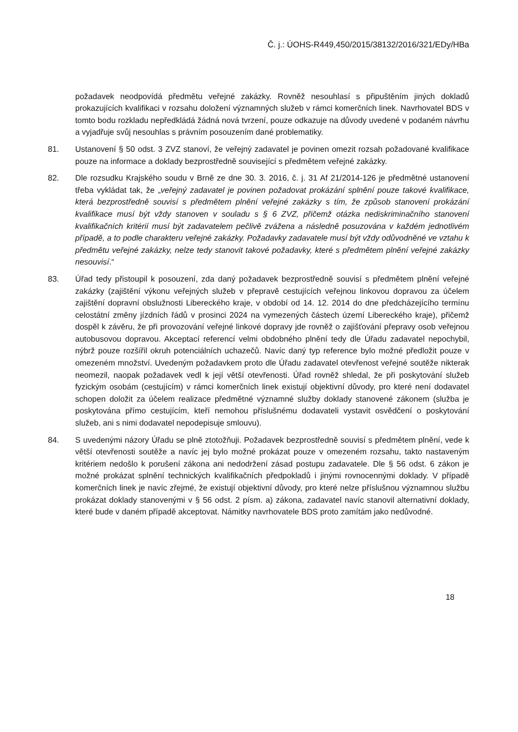Č. j.: ÚOHS-R449,450/2015/38132/2016/321/EDy/HBa
požadavek neodpovídá předmětu veřejné zakázky. Rovněž nesouhlasí s připuštěním jiných dokladů prokazujících kvalifikaci v rozsahu doložení významných služeb v rámci komerčních linek. Navrhovatel BDS v tomto bodu rozkladu nepředkládá žádná nová tvrzení, pouze odkazuje na důvody uvedené v podaném návrhu a vyjadřuje svůj nesouhlas s právním posouzením dané problematiky.
81. Ustanovení § 50 odst. 3 ZVZ stanoví, že veřejný zadavatel je povinen omezit rozsah požadované kvalifikace pouze na informace a doklady bezprostředně související s předmětem veřejné zakázky.
82. Dle rozsudku Krajského soudu v Brně ze dne 30. 3. 2016, č. j. 31 Af 21/2014-126 je předmětné ustanovení třeba vykládat tak, že „veřejný zadavatel je povinen požadovat prokázání splnění pouze takové kvalifikace, která bezprostředně souvisí s předmětem plnění veřejné zakázky s tím, že způsob stanovení prokázání kvalifikace musí být vždy stanoven v souladu s § 6 ZVZ, přičemž otázka nediskriminačního stanovení kvalifikačních kritérií musí být zadavatelem pečlivě zvážena a následně posuzována v každém jednotlivém případě, a to podle charakteru veřejné zakázky. Požadavky zadavatele musí být vždy odůvodněné ve vztahu k předmětu veřejné zakázky, nelze tedy stanovit takové požadavky, které s předmětem plnění veřejné zakázky nesouvisí.“
83. Úřad tedy přistoupil k posouzení, zda daný požadavek bezprostředně souvisí s předmětem plnění veřejné zakázky (zajištění výkonu veřejných služeb v přepravě cestujících veřejnou linkovou dopravou za účelem zajištění dopravní obslužnosti Libereckého kraje, v období od 14. 12. 2014 do dne předcházejícího termínu celostátní změny jízdních řádů v prosinci 2024 na vymezených částech území Libereckého kraje), přičemž dospěl k závěru, že při provozování veřejné linkové dopravy jde rovněž o zajišťování přepravy osob veřejnou autobusovou dopravou. Akceptací referencí velmi obdobného plnění tedy dle Úřadu zadavatel nepochybil, nýbrž pouze rozšířil okruh potenciálních uchazečů. Navíc daný typ reference bylo možné předložit pouze v omezeném množství. Uvedeným požadavkem proto dle Úřadu zadavatel otevřenost veřejné soutěže nikterak neomezil, naopak požadavek vedl k její větší otevřenosti. Úřad rovněž shledal, že při poskytování služeb fyzickým osobám (cestujícím) v rámci komerčních linek existují objektivní důvody, pro které není dodavatel schopen doložit za účelem realizace předmětné významné služby doklady stanovené zákonem (služba je poskytována přímo cestujícím, kteří nemohou příslušnému dodavateli vystavit osvědčení o poskytování služeb, ani s nimi dodavatel nepodepisuje smlouvu).
84. S uvedenými názory Úřadu se plně ztotožňuji. Požadavek bezprostředně souvisí s předmětem plnění, vede k větší otevřenosti soutěže a navíc jej bylo možné prokázat pouze v omezeném rozsahu, takto nastaveným kritériem nedošlo k porušení zákona ani nedodržení zásad postupu zadavatele. Dle § 56 odst. 6 zákon je možné prokázat splnění technických kvalifikačních předpokladů i jinými rovnocennými doklady. V případě komerčních linek je navíc zřejmé, že existují objektivní důvody, pro které nelze příslušnou významnou službu prokázat doklady stanovenými v § 56 odst. 2 písm. a) zákona, zadavatel navíc stanovil alternativní doklady, které bude v daném případě akceptovat. Námitky navrhovatele BDS proto zamítám jako nedůvodné.
18